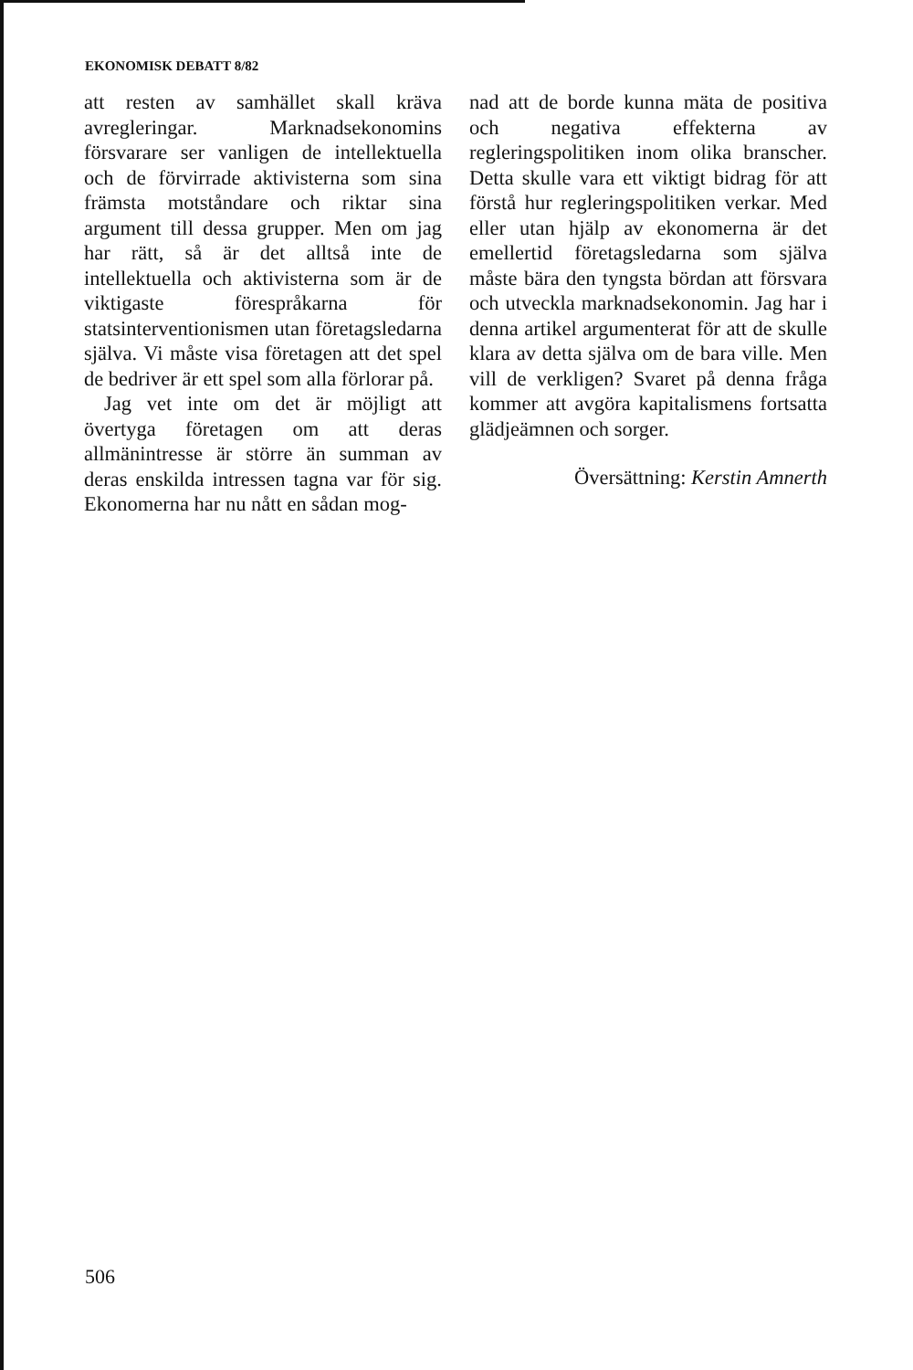EKONOMISK DEBATT 8/82
att resten av samhället skall kräva avregleringar. Marknadsekonomins försvarare ser vanligen de intellektuella och de förvirrade aktivisterna som sina främsta motståndare och riktar sina argument till dessa grupper. Men om jag har rätt, så är det alltså inte de intellektuella och aktivisterna som är de viktigaste förespråkarna för statsinterventionismen utan företagsledarna själva. Vi måste visa företagen att det spel de bedriver är ett spel som alla förlorar på.
Jag vet inte om det är möjligt att övertyga företagen om att deras allmänintresse är större än summan av deras enskilda intressen tagna var för sig. Ekonomerna har nu nått en sådan mog-
nad att de borde kunna mäta de positiva och negativa effekterna av regleringspolitiken inom olika branscher. Detta skulle vara ett viktigt bidrag för att förstå hur regleringspolitiken verkar. Med eller utan hjälp av ekonomerna är det emellertid företagsledarna som själva måste bära den tyngsta bördan att försvara och utveckla marknadsekonomin. Jag har i denna artikel argumenterat för att de skulle klara av detta själva om de bara ville. Men vill de verkligen? Svaret på denna fråga kommer att avgöra kapitalismens fortsatta glädjeämnen och sorger.
Översättning: Kerstin Amnerth
506